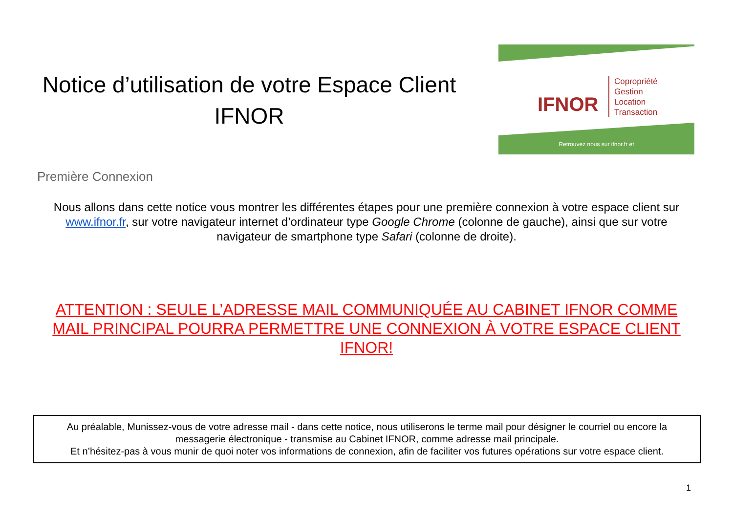Notice d’utilisation de votre Espace Client
IFNOR
IFNOR
Copropriété
Gestion
Location
Transaction
Retrouvez nous sur ifnor.fr et
Première Connexion
Nous allons dans cette notice vous montrer les différentes étapes pour une première connexion à votre espace client sur www.ifnor.fr, sur votre navigateur internet d’ordinateur type Google Chrome (colonne de gauche), ainsi que sur votre navigateur de smartphone type Safari (colonne de droite).
ATTENTION : SEULE L’ADRESSE MAIL COMMUNIQUÉE AU CABINET IFNOR COMME MAIL PRINCIPAL POURRA PERMETTRE UNE CONNEXION À VOTRE ESPACE CLIENT IFNOR!
Au préalable, Munissez-vous de votre adresse mail - dans cette notice, nous utiliserons le terme mail pour désigner le courriel ou encore la messagerie électronique - transmise au Cabinet IFNOR, comme adresse mail principale.
Et n’hésitez-pas à vous munir de quoi noter vos informations de connexion, afin de faciliter vos futures opérations sur votre espace client.
1